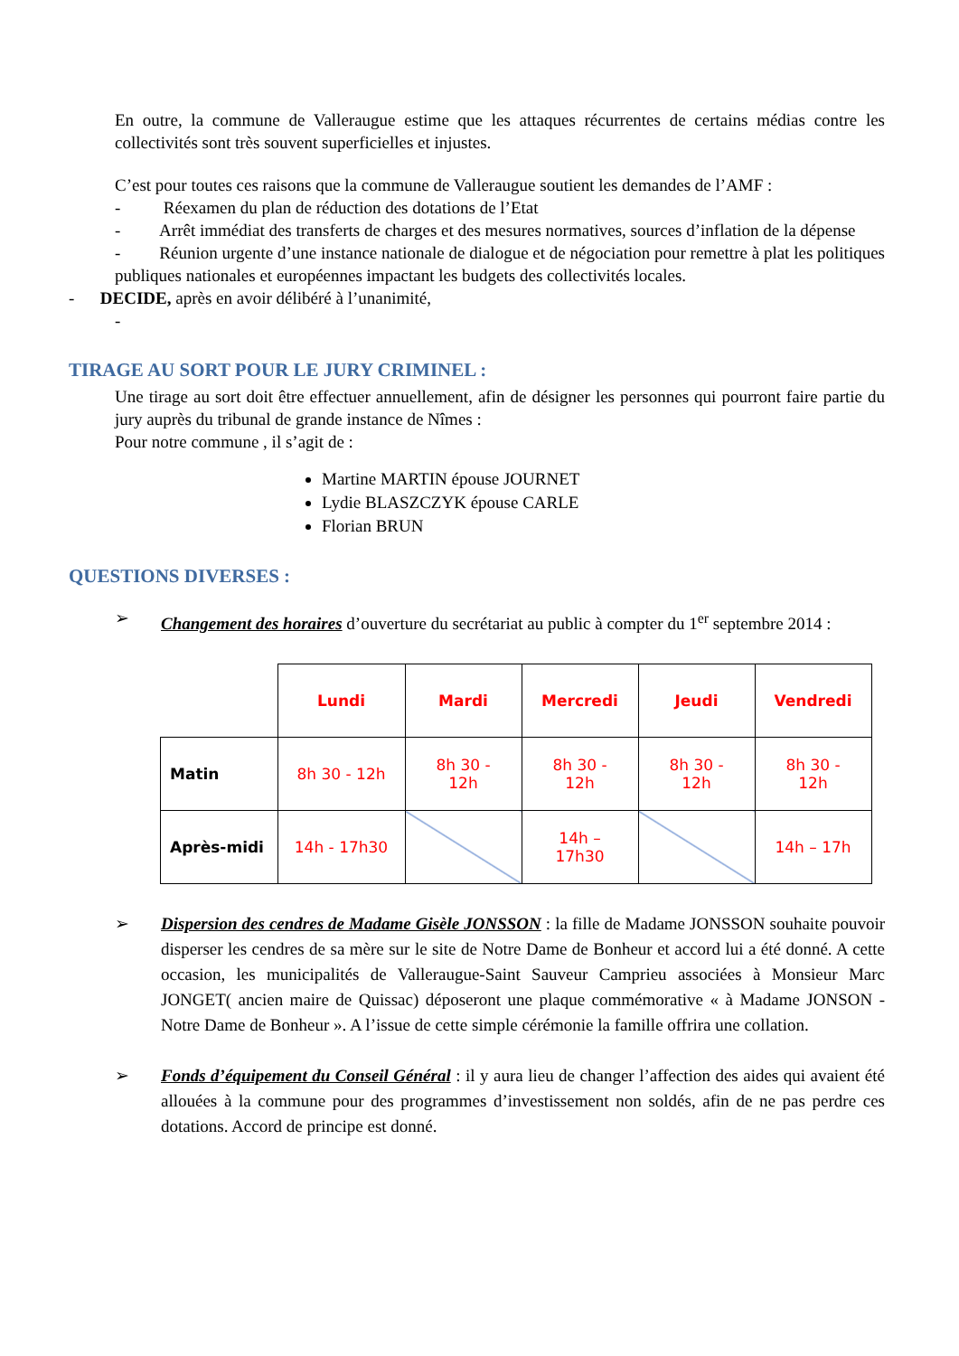En outre, la commune de Valleraugue estime que les attaques récurrentes de certains médias contre les collectivités sont très souvent superficielles et injustes.
C’est pour toutes ces raisons que la commune de Valleraugue soutient les demandes de l’AMF :
- Réexamen du plan de réduction des dotations de l’Etat
- Arrêt immédiat des transferts de charges et des mesures normatives, sources d’inflation de la dépense
- Réunion urgente d’une instance nationale de dialogue et de négociation pour remettre à plat les politiques publiques nationales et européennes impactant les budgets des collectivités locales.
- DECIDE, après en avoir délibéré à l’unanimité,
-
TIRAGE AU SORT POUR LE JURY CRIMINEL :
Une tirage au sort doit être effectuer annuellement, afin de désigner les personnes qui pourront faire partie du jury auprès du tribunal de grande instance de Nîmes :
Pour notre commune , il s’agit de :
Martine MARTIN épouse JOURNET
Lydie BLASZCZYK épouse CARLE
Florian BRUN
QUESTIONS DIVERSES :
➢
Changement des horaires d’ouverture du secrétariat au public à compter du 1<sup>er</sup> septembre 2014 :
| | Lundi | Mardi | Mercredi | Jeudi | Vendredi |
| Matin | 8h 30 - 12h | 8h 30 - 12h | 8h 30 - 12h | 8h 30 - 12h | 8h 30 - 12h |
| Après-midi | 14h - 17h30 | | 14h – 17h30 | | 14h – 17h |
➢
Dispersion des cendres de Madame Gisèle JONSSON : la fille de Madame JONSSON souhaite pouvoir disperser les cendres de sa mère sur le site de Notre Dame de Bonheur et accord lui a été donné. A cette occasion, les municipalités de Valleraugue-Saint Sauveur Camprieu associées à Monsieur Marc JONGET( ancien maire de Quissac) déposeront une plaque commémorative « à Madame JONSON - Notre Dame de Bonheur ». A l’issue de cette simple cérémonie la famille offrira une collation.
➢
Fonds d’équipement du Conseil Général : il y aura lieu de changer l’affection des aides qui avaient été allouées à la commune pour des programmes d’investissement non soldés, afin de ne pas perdre ces dotations. Accord de principe est donné.